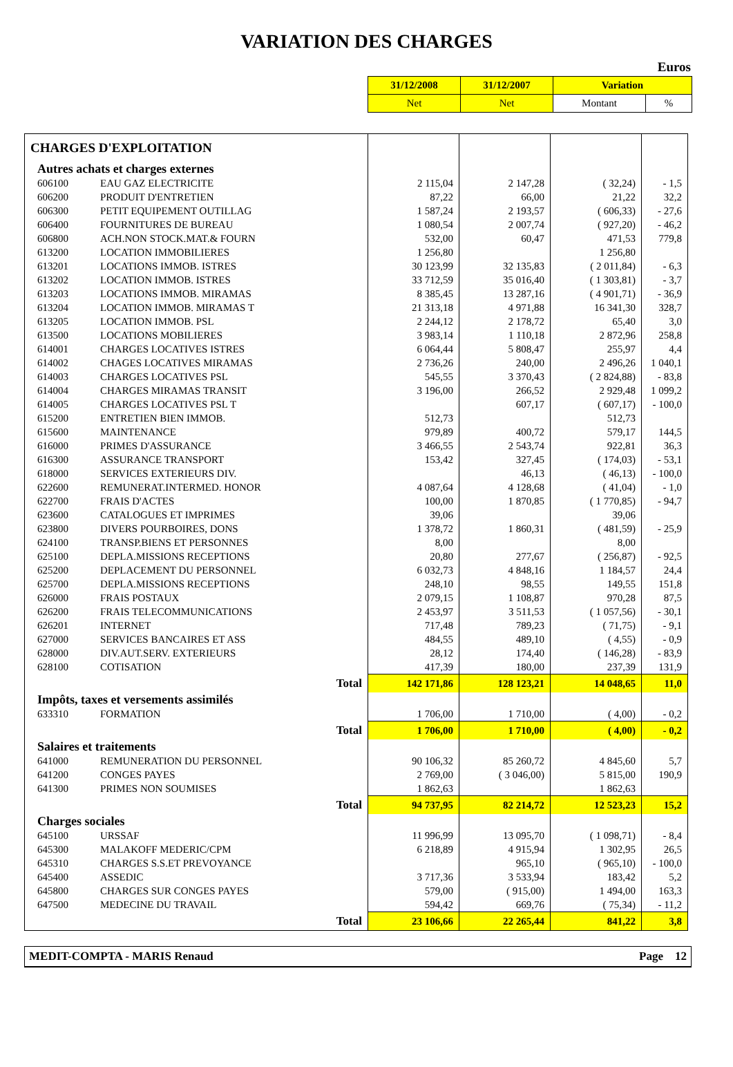VARIATION DES CHARGES
Euros
| 31/12/2008 | 31/12/2007 | Variation | |
| Net | Net | Montant | % |
| CHARGES D'EXPLOITATION | | | | | |
| Autres achats et charges externes | | | | | |
| 606100 | EAU GAZ ELECTRICITE | 2 115,04 | 2 147,28 | ( 32,24) | - 1,5 |
| 606200 | PRODUIT D'ENTRETIEN | 87,22 | 66,00 | 21,22 | 32,2 |
| 606300 | PETIT EQUIPEMENT OUTILLAG | 1 587,24 | 2 193,57 | ( 606,33) | - 27,6 |
| 606400 | FOURNITURES DE BUREAU | 1 080,54 | 2 007,74 | ( 927,20) | - 46,2 |
| 606800 | ACH.NON STOCK.MAT.& FOURN | 532,00 | 60,47 | 471,53 | 779,8 |
| 613200 | LOCATION IMMOBILIERES | 1 256,80 | | 1 256,80 | |
| 613201 | LOCATIONS IMMOB. ISTRES | 30 123,99 | 32 135,83 | ( 2 011,84) | - 6,3 |
| 613202 | LOCATION IMMOB. ISTRES | 33 712,59 | 35 016,40 | ( 1 303,81) | - 3,7 |
| 613203 | LOCATIONS IMMOB. MIRAMAS | 8 385,45 | 13 287,16 | ( 4 901,71) | - 36,9 |
| 613204 | LOCATION IMMOB. MIRAMAS T | 21 313,18 | 4 971,88 | 16 341,30 | 328,7 |
| 613205 | LOCATION IMMOB. PSL | 2 244,12 | 2 178,72 | 65,40 | 3,0 |
| 613500 | LOCATIONS MOBILIERES | 3 983,14 | 1 110,18 | 2 872,96 | 258,8 |
| 614001 | CHARGES LOCATIVES ISTRES | 6 064,44 | 5 808,47 | 255,97 | 4,4 |
| 614002 | CHAGES LOCATIVES MIRAMAS | 2 736,26 | 240,00 | 2 496,26 | 1 040,1 |
| 614003 | CHARGES LOCATIVES PSL | 545,55 | 3 370,43 | ( 2 824,88) | - 83,8 |
| 614004 | CHARGES MIRAMAS TRANSIT | 3 196,00 | 266,52 | 2 929,48 | 1 099,2 |
| 614005 | CHARGES LOCATIVES PSL T | | 607,17 | ( 607,17) | - 100,0 |
| 615200 | ENTRETIEN BIEN IMMOB. | 512,73 | | 512,73 | |
| 615600 | MAINTENANCE | 979,89 | 400,72 | 579,17 | 144,5 |
| 616000 | PRIMES D'ASSURANCE | 3 466,55 | 2 543,74 | 922,81 | 36,3 |
| 616300 | ASSURANCE TRANSPORT | 153,42 | 327,45 | ( 174,03) | - 53,1 |
| 618000 | SERVICES EXTERIEURS DIV. | | 46,13 | ( 46,13) | - 100,0 |
| 622600 | REMUNERAT.INTERMED. HONOR | 4 087,64 | 4 128,68 | ( 41,04) | - 1,0 |
| 622700 | FRAIS D'ACTES | 100,00 | 1 870,85 | ( 1 770,85) | - 94,7 |
| 623600 | CATALOGUES ET IMPRIMES | 39,06 | | 39,06 | |
| 623800 | DIVERS POURBOIRES, DONS | 1 378,72 | 1 860,31 | ( 481,59) | - 25,9 |
| 624100 | TRANSP.BIENS ET PERSONNES | 8,00 | | 8,00 | |
| 625100 | DEPLA.MISSIONS RECEPTIONS | 20,80 | 277,67 | ( 256,87) | - 92,5 |
| 625200 | DEPLACEMENT DU PERSONNEL | 6 032,73 | 4 848,16 | 1 184,57 | 24,4 |
| 625700 | DEPLA.MISSIONS RECEPTIONS | 248,10 | 98,55 | 149,55 | 151,8 |
| 626000 | FRAIS POSTAUX | 2 079,15 | 1 108,87 | 970,28 | 87,5 |
| 626200 | FRAIS TELECOMMUNICATIONS | 2 453,97 | 3 511,53 | ( 1 057,56) | - 30,1 |
| 626201 | INTERNET | 717,48 | 789,23 | ( 71,75) | - 9,1 |
| 627000 | SERVICES BANCAIRES ET ASS | 484,55 | 489,10 | ( 4,55) | - 0,9 |
| 628000 | DIV.AUT.SERV. EXTERIEURS | 28,12 | 174,40 | ( 146,28) | - 83,9 |
| 628100 | COTISATION | 417,39 | 180,00 | 237,39 | 131,9 |
| Total | | 142 171,86 | 128 123,21 | 14 048,65 | 11,0 |
| Impôts, taxes et versements assimilés | | | | | |
| 633310 | FORMATION | 1 706,00 | 1 710,00 | ( 4,00) | - 0,2 |
| Total | | 1 706,00 | 1 710,00 | ( 4,00) | - 0,2 |
| Salaires et traitements | | | | | |
| 641000 | REMUNERATION DU PERSONNEL | 90 106,32 | 85 260,72 | 4 845,60 | 5,7 |
| 641200 | CONGES PAYES | 2 769,00 | ( 3 046,00) | 5 815,00 | 190,9 |
| 641300 | PRIMES NON SOUMISES | 1 862,63 | | 1 862,63 | |
| Total | | 94 737,95 | 82 214,72 | 12 523,23 | 15,2 |
| Charges sociales | | | | | |
| 645100 | URSSAF | 11 996,99 | 13 095,70 | ( 1 098,71) | - 8,4 |
| 645300 | MALAKOFF MEDERIC/CPM | 6 218,89 | 4 915,94 | 1 302,95 | 26,5 |
| 645310 | CHARGES S.S.ET PREVOYANCE | | 965,10 | ( 965,10) | - 100,0 |
| 645400 | ASSEDIC | 3 717,36 | 3 533,94 | 183,42 | 5,2 |
| 645800 | CHARGES SUR CONGES PAYES | 579,00 | ( 915,00) | 1 494,00 | 163,3 |
| 647500 | MEDECINE DU TRAVAIL | 594,42 | 669,76 | ( 75,34) | - 11,2 |
| Total | | 23 106,66 | 22 265,44 | 841,22 | 3,8 |
MEDIT-COMPTA - MARIS Renaud Page 12